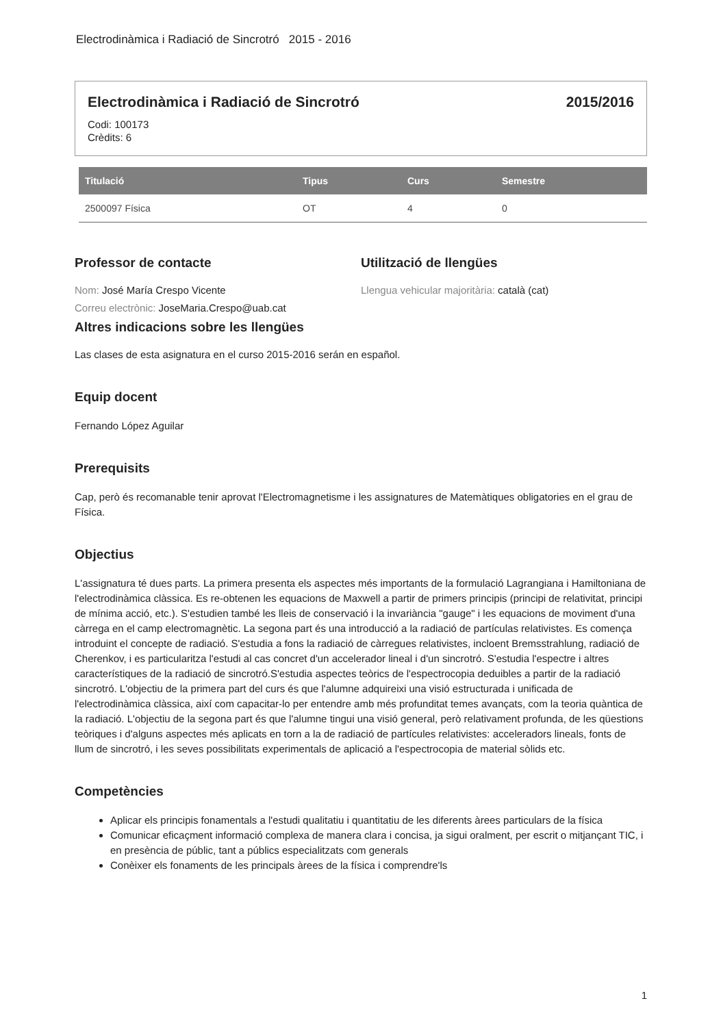Electrodinàmica i Radiació de Sincrotró 2015 - 2016
Electrodinàmica i Radiació de Sincrotró 2015/2016
Codi: 100173
Crèdits: 6
| Titulació | Tipus | Curs | Semestre |
| --- | --- | --- | --- |
| 2500097 Física | OT | 4 | 0 |
Professor de contacte
Nom: José María Crespo Vicente
Correu electrònic: JoseMaria.Crespo@uab.cat
Utilització de llengües
Llengua vehicular majoritària: català (cat)
Altres indicacions sobre les llengües
Las clases de esta asignatura en el curso 2015-2016 serán en español.
Equip docent
Fernando López Aguilar
Prerequisits
Cap, però és recomanable tenir aprovat l'Electromagnetisme i les assignatures de Matemàtiques obligatories en el grau de Física.
Objectius
L'assignatura té dues parts. La primera presenta els aspectes més importants de la formulació Lagrangiana i Hamiltoniana de l'electrodinàmica clàssica. Es re-obtenen les equacions de Maxwell a partir de primers principis (principi de relativitat, principi de mínima acció, etc.). S'estudien també les lleis de conservació i la invariància "gauge" i les equacions de moviment d'una càrrega en el camp electromagnètic. La segona part és una introducció a la radiació de partículas relativistes. Es comença introduint el concepte de radiació. S'estudia a fons la radiació de càrregues relativistes, incloent Bremsstrahlung, radiació de Cherenkov, i es particularitza l'estudi al cas concret d'un accelerador lineal i d'un sincrotró. S'estudia l'espectre i altres característiques de la radiació de sincrotró.S'estudia aspectes teòrics de l'espectrocopia deduibles a partir de la radiació sincrotró. L'objectiu de la primera part del curs és que l'alumne adquireixi una visió estructurada i unificada de l'electrodinàmica clàssica, així com capacitar-lo per entendre amb més profunditat temes avançats, com la teoria quàntica de la radiació. L'objectiu de la segona part és que l'alumne tingui una visió general, però relativament profunda, de les qüestions teòriques i d'alguns aspectes més aplicats en torn a la de radiació de partícules relativistes: acceleradors lineals, fonts de llum de sincrotró, i les seves possibilitats experimentals de aplicació a l'espectrocopia de material sòlids etc.
Competències
Aplicar els principis fonamentals a l'estudi qualitatiu i quantitatiu de les diferents àrees particulars de la física
Comunicar eficaçment informació complexa de manera clara i concisa, ja sigui oralment, per escrit o mitjançant TIC, i en presència de públic, tant a públics especialitzats com generals
Conèixer els fonaments de les principals àrees de la física i comprendre'ls
1